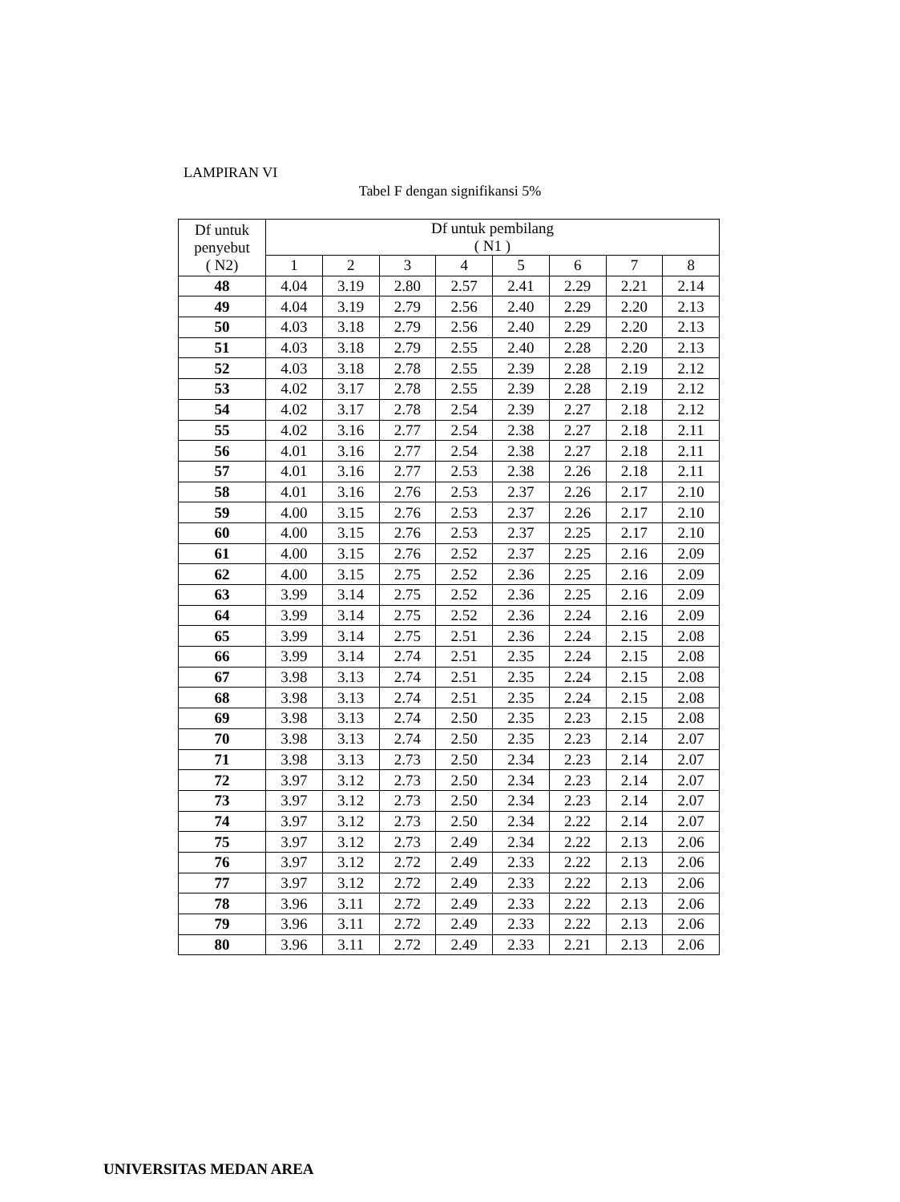LAMPIRAN VI
Tabel F dengan signifikansi 5%
| Df untuk penyebut ( N2) | Df untuk pembilang ( N1 ) | | | | | | | |
| --- | --- | --- | --- | --- | --- | --- | --- | --- |
| | 1 | 2 | 3 | 4 | 5 | 6 | 7 | 8 |
| 48 | 4.04 | 3.19 | 2.80 | 2.57 | 2.41 | 2.29 | 2.21 | 2.14 |
| 49 | 4.04 | 3.19 | 2.79 | 2.56 | 2.40 | 2.29 | 2.20 | 2.13 |
| 50 | 4.03 | 3.18 | 2.79 | 2.56 | 2.40 | 2.29 | 2.20 | 2.13 |
| 51 | 4.03 | 3.18 | 2.79 | 2.55 | 2.40 | 2.28 | 2.20 | 2.13 |
| 52 | 4.03 | 3.18 | 2.78 | 2.55 | 2.39 | 2.28 | 2.19 | 2.12 |
| 53 | 4.02 | 3.17 | 2.78 | 2.55 | 2.39 | 2.28 | 2.19 | 2.12 |
| 54 | 4.02 | 3.17 | 2.78 | 2.54 | 2.39 | 2.27 | 2.18 | 2.12 |
| 55 | 4.02 | 3.16 | 2.77 | 2.54 | 2.38 | 2.27 | 2.18 | 2.11 |
| 56 | 4.01 | 3.16 | 2.77 | 2.54 | 2.38 | 2.27 | 2.18 | 2.11 |
| 57 | 4.01 | 3.16 | 2.77 | 2.53 | 2.38 | 2.26 | 2.18 | 2.11 |
| 58 | 4.01 | 3.16 | 2.76 | 2.53 | 2.37 | 2.26 | 2.17 | 2.10 |
| 59 | 4.00 | 3.15 | 2.76 | 2.53 | 2.37 | 2.26 | 2.17 | 2.10 |
| 60 | 4.00 | 3.15 | 2.76 | 2.53 | 2.37 | 2.25 | 2.17 | 2.10 |
| 61 | 4.00 | 3.15 | 2.76 | 2.52 | 2.37 | 2.25 | 2.16 | 2.09 |
| 62 | 4.00 | 3.15 | 2.75 | 2.52 | 2.36 | 2.25 | 2.16 | 2.09 |
| 63 | 3.99 | 3.14 | 2.75 | 2.52 | 2.36 | 2.25 | 2.16 | 2.09 |
| 64 | 3.99 | 3.14 | 2.75 | 2.52 | 2.36 | 2.24 | 2.16 | 2.09 |
| 65 | 3.99 | 3.14 | 2.75 | 2.51 | 2.36 | 2.24 | 2.15 | 2.08 |
| 66 | 3.99 | 3.14 | 2.74 | 2.51 | 2.35 | 2.24 | 2.15 | 2.08 |
| 67 | 3.98 | 3.13 | 2.74 | 2.51 | 2.35 | 2.24 | 2.15 | 2.08 |
| 68 | 3.98 | 3.13 | 2.74 | 2.51 | 2.35 | 2.24 | 2.15 | 2.08 |
| 69 | 3.98 | 3.13 | 2.74 | 2.50 | 2.35 | 2.23 | 2.15 | 2.08 |
| 70 | 3.98 | 3.13 | 2.74 | 2.50 | 2.35 | 2.23 | 2.14 | 2.07 |
| 71 | 3.98 | 3.13 | 2.73 | 2.50 | 2.34 | 2.23 | 2.14 | 2.07 |
| 72 | 3.97 | 3.12 | 2.73 | 2.50 | 2.34 | 2.23 | 2.14 | 2.07 |
| 73 | 3.97 | 3.12 | 2.73 | 2.50 | 2.34 | 2.23 | 2.14 | 2.07 |
| 74 | 3.97 | 3.12 | 2.73 | 2.50 | 2.34 | 2.22 | 2.14 | 2.07 |
| 75 | 3.97 | 3.12 | 2.73 | 2.49 | 2.34 | 2.22 | 2.13 | 2.06 |
| 76 | 3.97 | 3.12 | 2.72 | 2.49 | 2.33 | 2.22 | 2.13 | 2.06 |
| 77 | 3.97 | 3.12 | 2.72 | 2.49 | 2.33 | 2.22 | 2.13 | 2.06 |
| 78 | 3.96 | 3.11 | 2.72 | 2.49 | 2.33 | 2.22 | 2.13 | 2.06 |
| 79 | 3.96 | 3.11 | 2.72 | 2.49 | 2.33 | 2.22 | 2.13 | 2.06 |
| 80 | 3.96 | 3.11 | 2.72 | 2.49 | 2.33 | 2.21 | 2.13 | 2.06 |
UNIVERSITAS MEDAN AREA